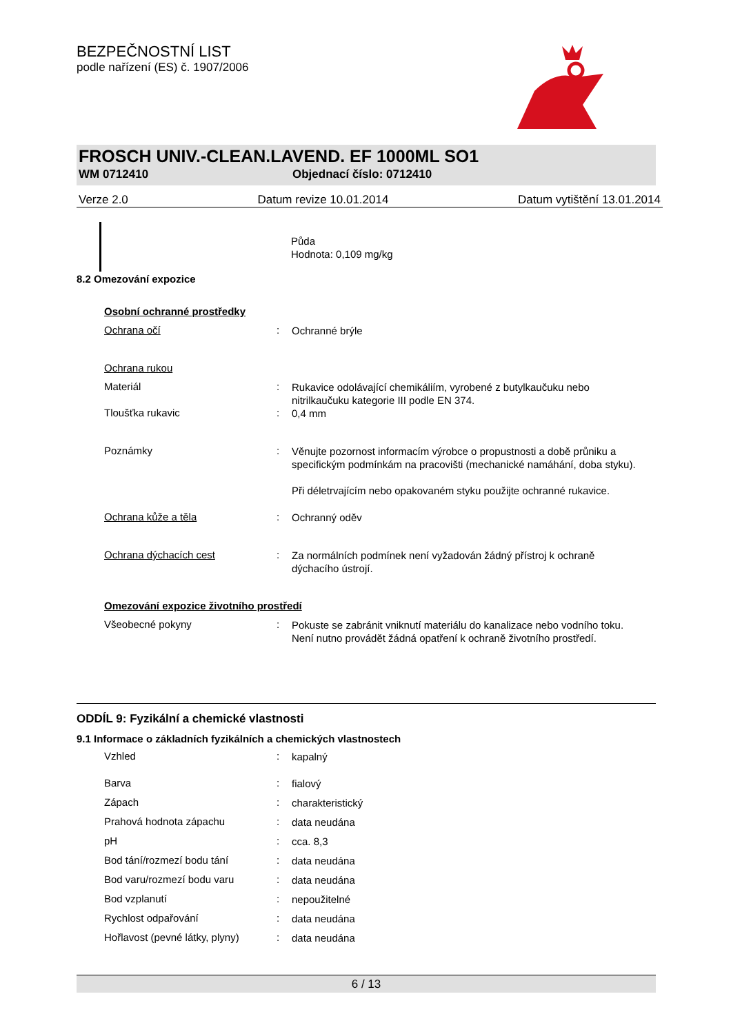BEZPEČNOSTNÍ LIST
podle nařízení (ES) č. 1907/2006
FROSCH UNIV.-CLEAN.LAVEND. EF 1000ML SO1
WM 0712410 Objednací číslo: 0712410
Verze 2.0 Datum revize 10.01.2014 Datum vytištění 13.01.2014
Půda
Hodnota: 0,109 mg/kg
8.2 Omezování expozice
Osobní ochranné prostředky
Ochrana očí :
Ochranné brýle
Ochrana rukou
Materiál :
Rukavice odolávající chemikáliím, vyrobené z butylkaučuku nebo nitrilkaučuku kategorie III podle EN 374.
Tloušťka rukavic :
0,4 mm
Poznámky :
Věnujte pozornost informacím výrobce o propustnosti a době průniku a specifickým podmínkám na pracovišti (mechanické namáhání, doba styku).
Při déletrvajícím nebo opakovaném styku použijte ochranné rukavice.
Ochrana kůže a těla :
Ochranný oděv
Ochrana dýchacích cest :
Za normálních podmínek není vyžadován žádný přístroj k ochraně dýchacího ústrojí.
Omezování expozice životního prostředí
Všeobecné pokyny :
Pokuste se zabránit vniknutí materiálu do kanalizace nebo vodního toku.
Není nutno provádět žádná opatření k ochraně životního prostředí.
ODDÍL 9: Fyzikální a chemické vlastnosti
9.1 Informace o základních fyzikálních a chemických vlastnostech
Vzhled :
kapalný
Barva :
fialový
Zápach :
charakteristický
Prahová hodnota zápachu :
data neudána
pH :
cca. 8,3
Bod tání/rozmezí bodu tání :
data neudána
Bod varu/rozmezí bodu varu :
data neudána
Bod vzplanutí :
nepoužitelné
Rychlost odpařování :
data neudána
Hořlavost (pevné látky, plyny)
:
data neudána
6 / 13